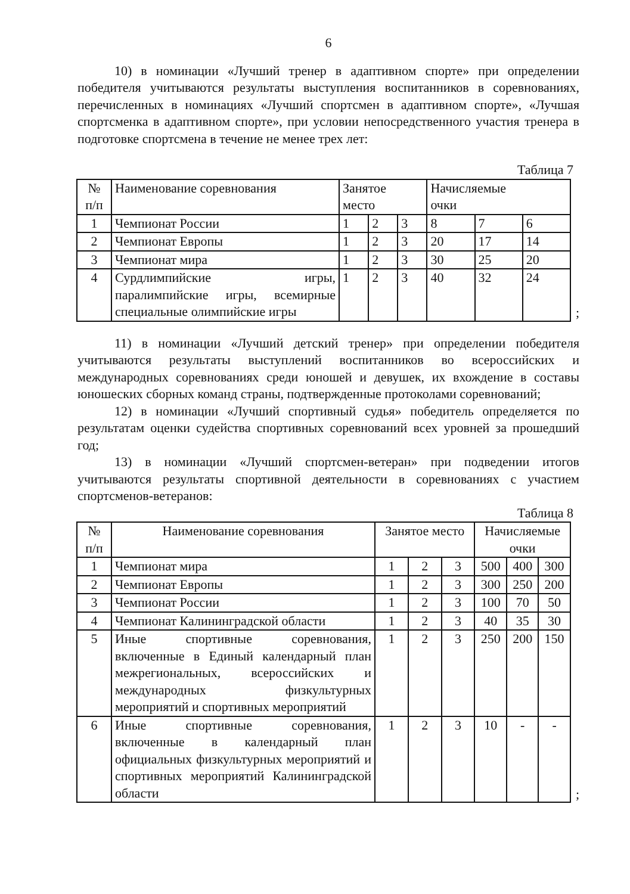6
10) в номинации «Лучший тренер в адаптивном спорте» при определении победителя учитываются результаты выступления воспитанников в соревнованиях, перечисленных в номинациях «Лучший спортсмен в адаптивном спорте», «Лучшая спортсменка в адаптивном спорте», при условии непосредственного участия тренера в подготовке спортсмена в течение не менее трех лет:
Таблица 7
| № п/п | Наименование соревнования | Занятое место | | | Начисляемые очки | | |
| --- | --- | --- | --- | --- | --- | --- | --- |
| 1 | Чемпионат России | 1 | 2 | 3 | 8 | 7 | 6 |
| 2 | Чемпионат Европы | 1 | 2 | 3 | 20 | 17 | 14 |
| 3 | Чемпионат мира | 1 | 2 | 3 | 30 | 25 | 20 |
| 4 | Сурдлимпийские игры, паралимпийские игры, всемирные специальные олимпийские игры | 1 | 2 | 3 | 40 | 32 | 24 |
;
11) в номинации «Лучший детский тренер» при определении победителя учитываются результаты выступлений воспитанников во всероссийских и международных соревнованиях среди юношей и девушек, их вхождение в составы юношеских сборных команд страны, подтвержденные протоколами соревнований;
12) в номинации «Лучший спортивный судья» победитель определяется по результатам оценки судейства спортивных соревнований всех уровней за прошедший год;
13) в номинации «Лучший спортсмен-ветеран» при подведении итогов учитываются результаты спортивной деятельности в соревнованиях с участием спортсменов-ветеранов:
Таблица 8
| № п/п | Наименование соревнования | Занятое место | | | Начисляемые очки | | |
| --- | --- | --- | --- | --- | --- | --- | --- |
| 1 | Чемпионат мира | 1 | 2 | 3 | 500 | 400 | 300 |
| 2 | Чемпионат Европы | 1 | 2 | 3 | 300 | 250 | 200 |
| 3 | Чемпионат России | 1 | 2 | 3 | 100 | 70 | 50 |
| 4 | Чемпионат Калининградской области | 1 | 2 | 3 | 40 | 35 | 30 |
| 5 | Иные спортивные соревнования, включенные в Единый календарный план межрегиональных, всероссийских и международных физкультурных мероприятий и спортивных мероприятий | 1 | 2 | 3 | 250 | 200 | 150 |
| 6 | Иные спортивные соревнования, включенные в календарный план официальных физкультурных мероприятий и спортивных мероприятий Калининградской области | 1 | 2 | 3 | 10 | - | - |
;